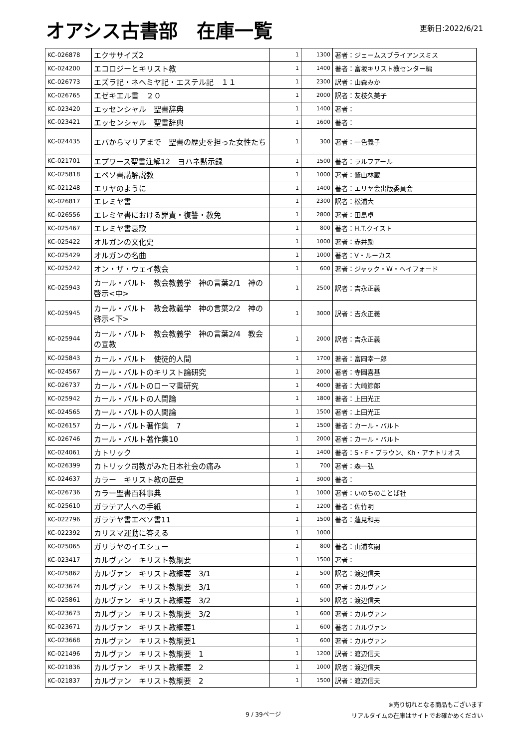オアシス古書部　在庫一覧
更新日:2022/6/21
| KC-026878 | エクササイズ2 | 1 | 1300 | 著者：ジェームスブライアンスミス |
| KC-024200 | エコロジーとキリスト教 | 1 | 1400 | 著者：富坂キリスト教センター編 |
| KC-026773 | エズラ記・ネヘミヤ記・エステル記 １１ | 1 | 2300 | 訳者：山森みか |
| KC-026765 | エゼキエル書 ２０ | 1 | 2000 | 訳者：友枝久美子 |
| KC-023420 | エッセンシャル 聖書辞典 | 1 | 1400 | 著者： |
| KC-023421 | エッセンシャル 聖書辞典 | 1 | 1600 | 著者： |
| KC-024435 | エバからマリアまで 聖書の歴史を担った女性たち | 1 | 300 | 著者：一色義子 |
| KC-021701 | エプワース聖書注解12 ヨハネ黙示録 | 1 | 1500 | 著者：ラルフアール |
| KC-025818 | エペソ書講解説教 | 1 | 1000 | 著者：鷲山林蔵 |
| KC-021248 | エリヤのように | 1 | 1400 | 著者：エリヤ会出版委員会 |
| KC-026817 | エレミヤ書 | 1 | 2300 | 訳者：松浦大 |
| KC-026556 | エレミヤ書における罪責・復讐・赦免 | 1 | 2800 | 著者：田島卓 |
| KC-025467 | エレミヤ書哀歌 | 1 | 800 | 著者：H.T.クイスト |
| KC-025422 | オルガンの文化史 | 1 | 1000 | 著者：赤井励 |
| KC-025429 | オルガンの名曲 | 1 | 1000 | 著者：V・ルーカス |
| KC-025242 | オン・ザ・ウェイ教会 | 1 | 600 | 著者：ジャック・W・ヘイフォード |
| KC-025943 | カール・バルト 教会教義学 神の言葉2/1 神の啓示<中> | 1 | 2500 | 訳者：吉永正義 |
| KC-025945 | カール・バルト 教会教義学 神の言葉2/2 神の啓示<下> | 1 | 3000 | 訳者：吉永正義 |
| KC-025944 | カール・バルト 教会教義学 神の言葉2/4 教会の宣教 | 1 | 2000 | 訳者：吉永正義 |
| KC-025843 | カール・バルト 使徒的人間 | 1 | 1700 | 著者：富岡幸一郎 |
| KC-024567 | カール・バルトのキリスト論研究 | 1 | 2000 | 著者：寺園喜基 |
| KC-026737 | カール・バルトのローマ書研究 | 1 | 4000 | 著者：大崎節郎 |
| KC-025942 | カール・バルトの人間論 | 1 | 1800 | 著者：上田光正 |
| KC-024565 | カール・バルトの人間論 | 1 | 1500 | 著者：上田光正 |
| KC-026157 | カール・バルト著作集 7 | 1 | 1500 | 著者：カール・バルト |
| KC-026746 | カール・バルト著作集10 | 1 | 2000 | 著者：カール・バルト |
| KC-024061 | カトリック | 1 | 1400 | 著者：S・F・ブラウン、Kh・アナトリオス |
| KC-026399 | カトリック司教がみた日本社会の痛み | 1 | 700 | 著者：森一弘 |
| KC-024637 | カラー キリスト教の歴史 | 1 | 3000 | 著者： |
| KC-026736 | カラー聖書百科事典 | 1 | 1000 | 著者：いのちのことば社 |
| KC-025610 | ガラテア人への手紙 | 1 | 1200 | 著者：佐竹明 |
| KC-022796 | ガラテヤ書エペソ書11 | 1 | 1500 | 著者：蓮見和男 |
| KC-022392 | カリスマ運動に答える | 1 | 1000 | |
| KC-025065 | ガリラヤのイエシュー | 1 | 800 | 著者：山浦玄嗣 |
| KC-023417 | カルヴァン キリスト教綱要 | 1 | 1500 | 著者： |
| KC-025862 | カルヴァン キリスト教綱要 3/1 | 1 | 500 | 訳者：渡辺信夫 |
| KC-023674 | カルヴァン キリスト教綱要 3/1 | 1 | 600 | 著者：カルヴァン |
| KC-025861 | カルヴァン キリスト教綱要 3/2 | 1 | 500 | 訳者：渡辺信夫 |
| KC-023673 | カルヴァン キリスト教綱要 3/2 | 1 | 600 | 著者：カルヴァン |
| KC-023671 | カルヴァン キリスト教綱要1 | 1 | 600 | 著者：カルヴァン |
| KC-023668 | カルヴァン キリスト教綱要1 | 1 | 600 | 著者：カルヴァン |
| KC-021496 | カルヴァン キリスト教綱要 1 | 1 | 1200 | 訳者：渡辺信夫 |
| KC-021836 | カルヴァン キリスト教綱要 2 | 1 | 1000 | 訳者：渡辺信夫 |
| KC-021837 | カルヴァン キリスト教綱要 2 | 1 | 1500 | 訳者：渡辺信夫 |
9 / 39ページ
※売り切れとなる商品もございます
リアルタイムの在庫はサイトでお確かめください